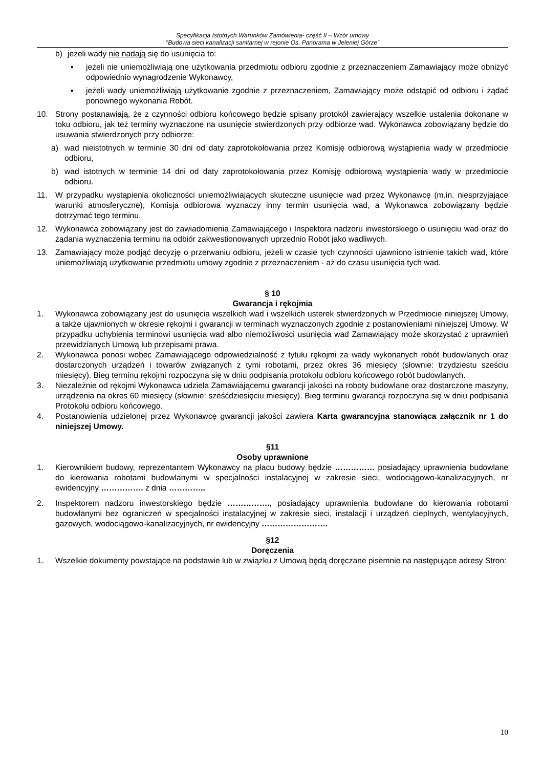Specyfikacja Istotnych Warunków Zamówienia- część II – Wzór umowy
"Budowa sieci kanalizacji sanitarnej w rejonie Os. Panorama w Jeleniej Górze”
b) jeżeli wady nie nadają się do usunięcia to:
▪ jeżeli nie uniemożliwiają one użytkowania przedmiotu odbioru zgodnie z przeznaczeniem Zamawiający może obniżyć odpowiednio wynagrodzenie Wykonawcy,
▪ jeżeli wady uniemożliwiają użytkowanie zgodnie z przeznaczeniem, Zamawiający może odstąpić od odbioru i żądać ponownego wykonania Robót.
10. Strony postanawiają, że z czynności odbioru końcowego będzie spisany protokół zawierający wszelkie ustalenia dokonane w toku odbioru, jak też terminy wyznaczone na usunięcie stwierdzonych przy odbiorze wad. Wykonawca zobowiązany będzie do usuwania stwierdzonych przy odbiorze:
a) wad nieistotnych w terminie 30 dni od daty zaprotokołowania przez Komisję odbiorową wystąpienia wady w przedmiocie odbioru,
b) wad istotnych w terminie 14 dni od daty zaprotokołowania przez Komisję odbiorową wystąpienia wady w przedmiocie odbioru.
11. W przypadku wystąpienia okoliczności uniemożliwiających skuteczne usunięcie wad przez Wykonawcę (m.in. niesprzyjające warunki atmosferyczne), Komisja odbiorowa wyznaczy inny termin usunięcia wad, a Wykonawca zobowiązany będzie dotrzymać tego terminu.
12. Wykonawca zobowiązany jest do zawiadomienia Zamawiającego i Inspektora nadzoru inwestorskiego o usunięciu wad oraz do żądania wyznaczenia terminu na odbiór zakwestionowanych uprzednio Robót jako wadliwych.
13. Zamawiający może podjąć decyzję o przerwaniu odbioru, jeżeli w czasie tych czynności ujawniono istnienie takich wad, które uniemożliwiają użytkowanie przedmiotu umowy zgodnie z przeznaczeniem - aż do czasu usunięcia tych wad.
§ 10
Gwarancja i rękojmia
1. Wykonawca zobowiązany jest do usunięcia wszelkich wad i wszelkich usterek stwierdzonych w Przedmiocie niniejszej Umowy, a także ujawnionych w okresie rękojmi i gwarancji w terminach wyznaczonych zgodnie z postanowieniami niniejszej Umowy. W przypadku uchybienia terminowi usunięcia wad albo niemożliwości usunięcia wad Zamawiający może skorzystać z uprawnień przewidzianych Umową lub przepisami prawa.
2. Wykonawca ponosi wobec Zamawiającego odpowiedzialność z tytułu rękojmi za wady wykonanych robót budowlanych oraz dostarczonych urządzeń i towarów związanych z tymi robotami, przez okres 36 miesięcy (słownie: trzydziestu sześciu miesięcy). Bieg terminu rękojmi rozpoczyna się w dniu podpisania protokołu odbioru końcowego robót budowlanych.
3. Niezależnie od rękojmi Wykonawca udziela Zamawiającemu gwarancji jakości na roboty budowlane oraz dostarczone maszyny, urządzenia na okres 60 miesięcy (słownie: sześćdziesięciu miesięcy). Bieg terminu gwarancji rozpoczyna się w dniu podpisania Protokołu odbioru końcowego.
4. Postanowienia udzielonej przez Wykonawcę gwarancji jakości zawiera Karta gwarancyjna stanowiąca załącznik nr 1 do niniejszej Umowy.
§11
Osoby uprawnione
1. Kierownikiem budowy, reprezentantem Wykonawcy na placu budowy będzie …………… posiadający uprawnienia budowlane do kierowania robotami budowlanymi w specjalności instalacyjnej w zakresie sieci, wodociągowo-kanalizacyjnych, nr ewidencyjny ……………. z dnia …………..
2. Inspektorem nadzoru inwestorskiego będzie ……………., posiadający uprawnienia budowlane do kierowania robotami budowlanymi bez ograniczeń w specjalności instalacyjnej w zakresie sieci, instalacji i urządzeń cieplnych, wentylacyjnych, gazowych, wodociągowo-kanalizacyjnych, nr ewidencyjny …………………….
§12
Doręczenia
1. Wszelkie dokumenty powstające na podstawie lub w związku z Umową będą doręczane pisemnie na następujące adresy Stron:
10